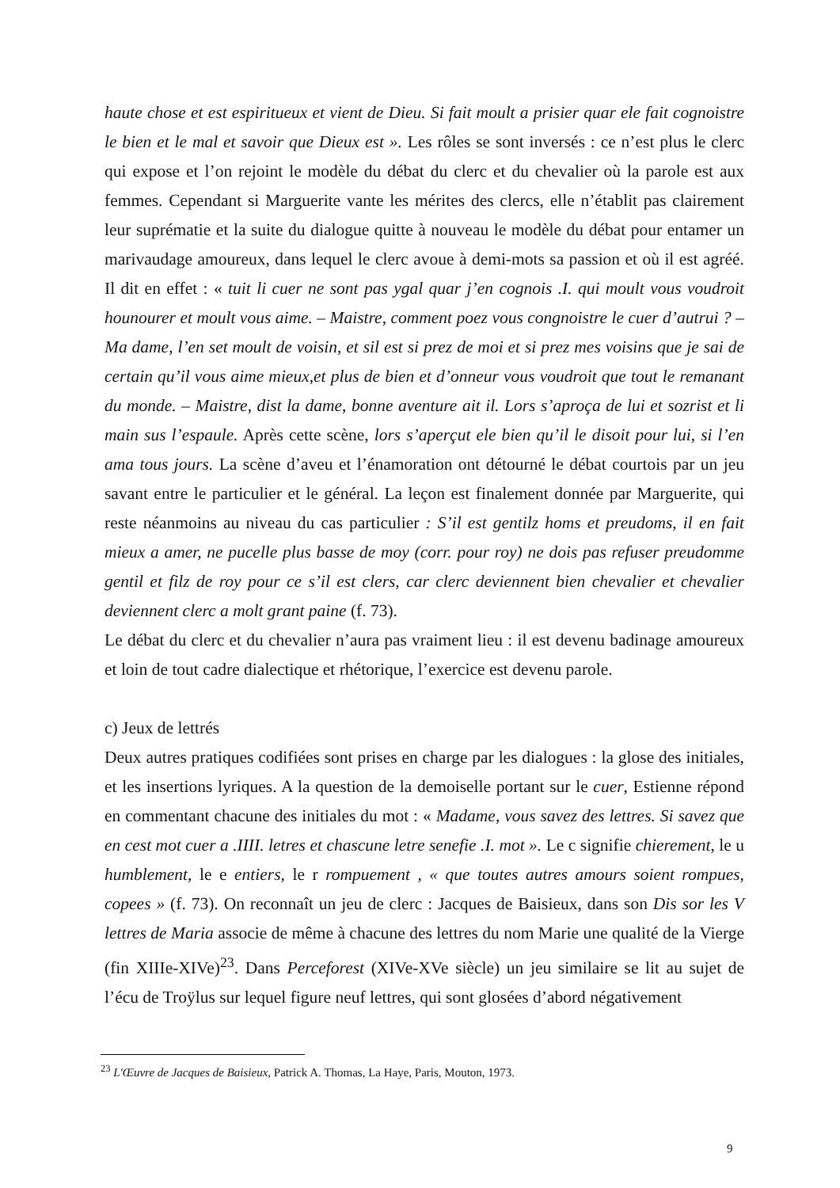haute chose et est espiritueux et vient de Dieu. Si fait moult a prisier quar ele fait cognoistre le bien et le mal et savoir que Dieux est ». Les rôles se sont inversés : ce n’est plus le clerc qui expose et l’on rejoint le modèle du débat du clerc et du chevalier où la parole est aux femmes. Cependant si Marguerite vante les mérites des clercs, elle n’établit pas clairement leur suprématie et la suite du dialogue quitte à nouveau le modèle du débat pour entamer un marivaudage amoureux, dans lequel le clerc avoue à demi-mots sa passion et où il est agréé. Il dit en effet : « tuit li cuer ne sont pas ygal quar j’en cognois .I. qui moult vous voudroit hounourer et moult vous aime. – Maistre, comment poez vous congnoistre le cuer d’autrui ? – Ma dame, l’en set moult de voisin, et sil est si prez de moi et si prez mes voisins que je sai de certain qu’il vous aime mieux,et plus de bien et d’onneur vous voudroit que tout le remanant du monde. – Maistre, dist la dame, bonne aventure ait il. Lors s’aproça de lui et sozrist et li main sus l’espaule. Après cette scène, lors s’aperçut ele bien qu’il le disoit pour lui, si l’en ama tous jours. La scène d’aveu et l’énamoration ont détourné le débat courtois par un jeu savant entre le particulier et le général. La leçon est finalement donnée par Marguerite, qui reste néanmoins au niveau du cas particulier : S’il est gentilz homs et preudoms, il en fait mieux a amer, ne pucelle plus basse de moy (corr. pour roy) ne dois pas refuser preudomme gentil et filz de roy pour ce s’il est clers, car clerc deviennent bien chevalier et chevalier deviennent clerc a molt grant paine (f. 73).
Le débat du clerc et du chevalier n’aura pas vraiment lieu : il est devenu badinage amoureux et loin de tout cadre dialectique et rhétorique, l’exercice est devenu parole.
c) Jeux de lettrés
Deux autres pratiques codifiées sont prises en charge par les dialogues : la glose des initiales, et les insertions lyriques. A la question de la demoiselle portant sur le cuer, Estienne répond en commentant chacune des initiales du mot : « Madame, vous savez des lettres. Si savez que en cest mot cuer a .IIII. letres et chascune letre senefie .I. mot ». Le c signifie chierement, le u humblement, le e entiers, le r rompuement , « que toutes autres amours soient rompues, copees » (f. 73). On reconnaît un jeu de clerc : Jacques de Baisieux, dans son Dis sor les V lettres de Maria associe de même à chacune des lettres du nom Marie une qualité de la Vierge (fin XIIIe-XIVe)<sup>23</sup>. Dans Perceforest (XIVe-XVe siècle) un jeu similaire se lit au sujet de l’écu de Troÿlus sur lequel figure neuf lettres, qui sont glosées d’abord négativement
<sup>23</sup> L'Œuvre de Jacques de Baisieux, Patrick A. Thomas, La Haye, Paris, Mouton, 1973.
9